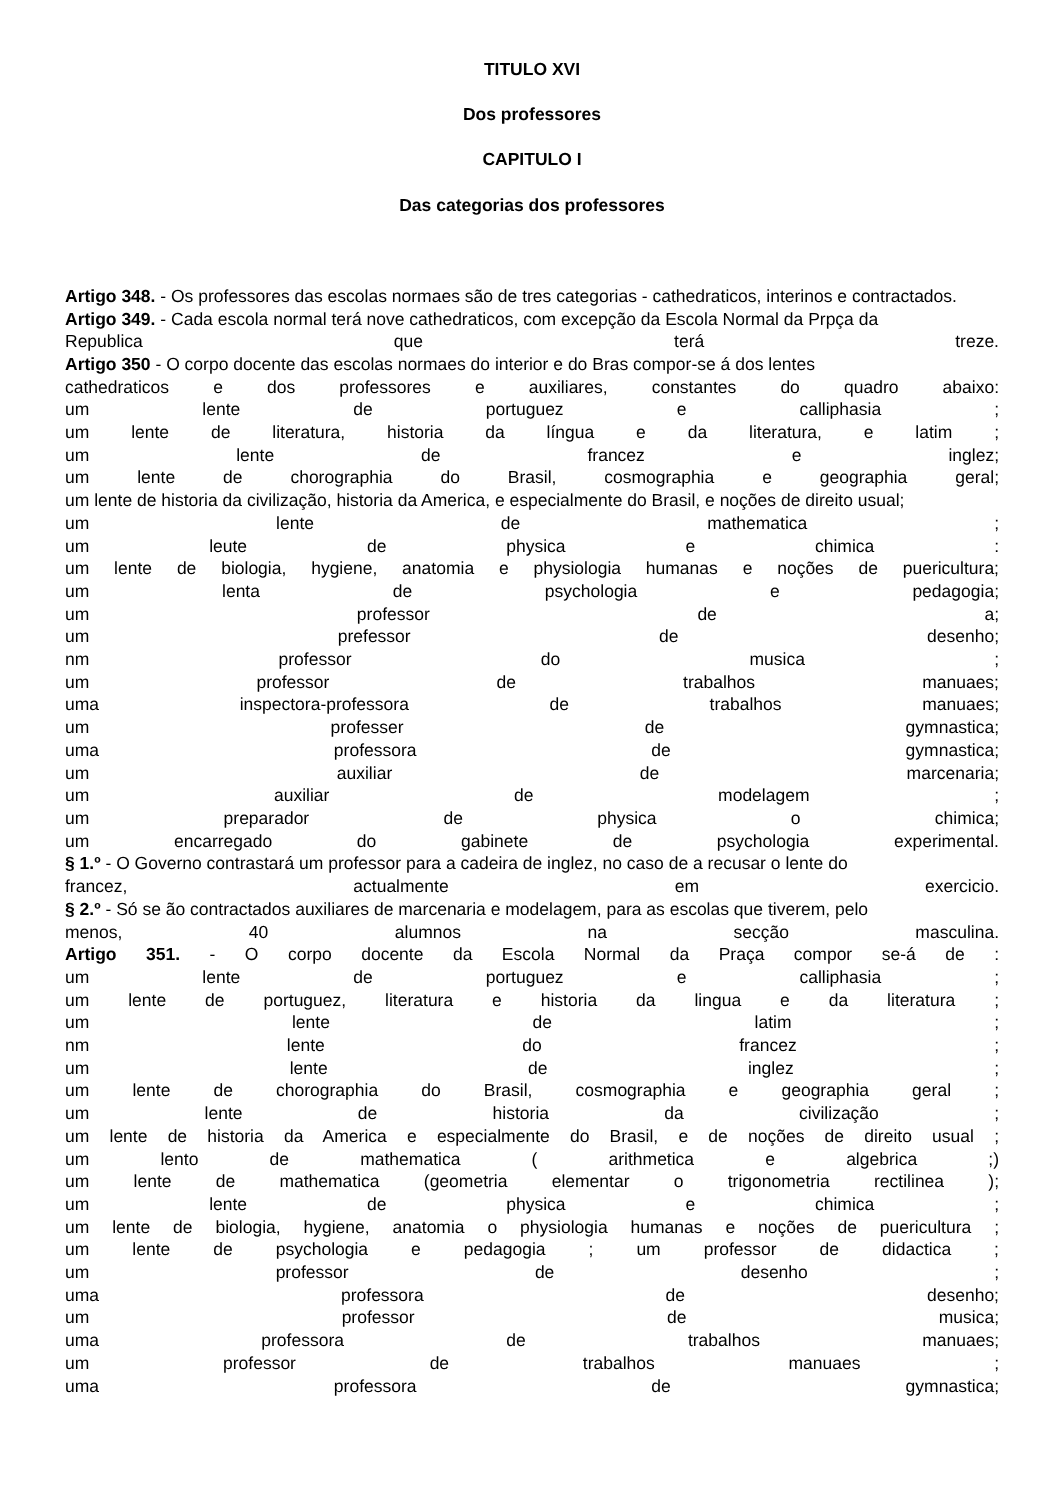TITULO XVI
Dos professores
CAPITULO I
Das categorias dos professores
Artigo 348. - Os professores das escolas normaes são de tres categorias - cathedraticos, interinos e contractados.
Artigo 349. - Cada escola normal terá nove cathedraticos, com excepção da Escola Normal da Prpça da
Republica que terá treze.
Artigo 350 - O corpo docente das escolas normaes do interior e do Bras compor-se á dos lentes
cathedraticos e dos professores e auxiliares, constantes do quadro abaixo:
um lente de portuguez e calliphasia ;
um lente de literatura, historia da língua e da literatura, e latim ;
um lente de francez e inglez;
um lente de chorographia do Brasil, cosmographia e geographia geral;
um lente de historia da civilização, historia da America, e especialmente do Brasil, e noções de direito usual;
um lente de mathematica ;
um leute de physica e chimica :
um lente de biologia, hygiene, anatomia e physiologia humanas e noções de puericultura;
um lenta de psychologia e pedagogia;
um professor de a;
um prefessor de desenho;
nm professor do musica ;
um professor de trabalhos manuaes;
uma inspectora-professora de trabalhos manuaes;
um professer de gymnastica;
uma professora de gymnastica;
um auxiliar de marcenaria;
um auxiliar de modelagem ;
um preparador de physica o chimica;
um encarregado do gabinete de psychologia experimental.
§ 1.º - O Governo contrastará um professor para a cadeira de inglez, no caso de a recusar o lente do
francez, actualmente em exercicio.
§ 2.º - Só se ão contractados auxiliares de marcenaria e modelagem, para as escolas que tiverem, pelo
menos, 40 alumnos na secção masculina.
Artigo 351. - O corpo docente da Escola Normal da Praça compor se-á de :
um lente de portuguez e calliphasia ;
um lente de portuguez, literatura e historia da lingua e da literatura ;
um lente de latim ;
nm lente do francez ;
um lente de inglez ;
um lente de chorographia do Brasil, cosmographia e geographia geral ;
um lente de historia da civilização ;
um lente de historia da America e especialmente do Brasil, e de noções de direito usual ;
um lento de mathematica ( arithmetica e algebrica ;)
um lente de mathematica (geometria elementar o trigonometria rectilinea );
um lente de physica e chimica ;
um lente de biologia, hygiene, anatomia o physiologia humanas e noções de puericultura ;
um lente de psychologia e pedagogia ; um professor de didactica ;
um professor de desenho ;
uma professora de desenho;
um professor de musica;
uma professora de trabalhos manuaes;
um professor de trabalhos manuaes ;
uma professora de gymnastica;